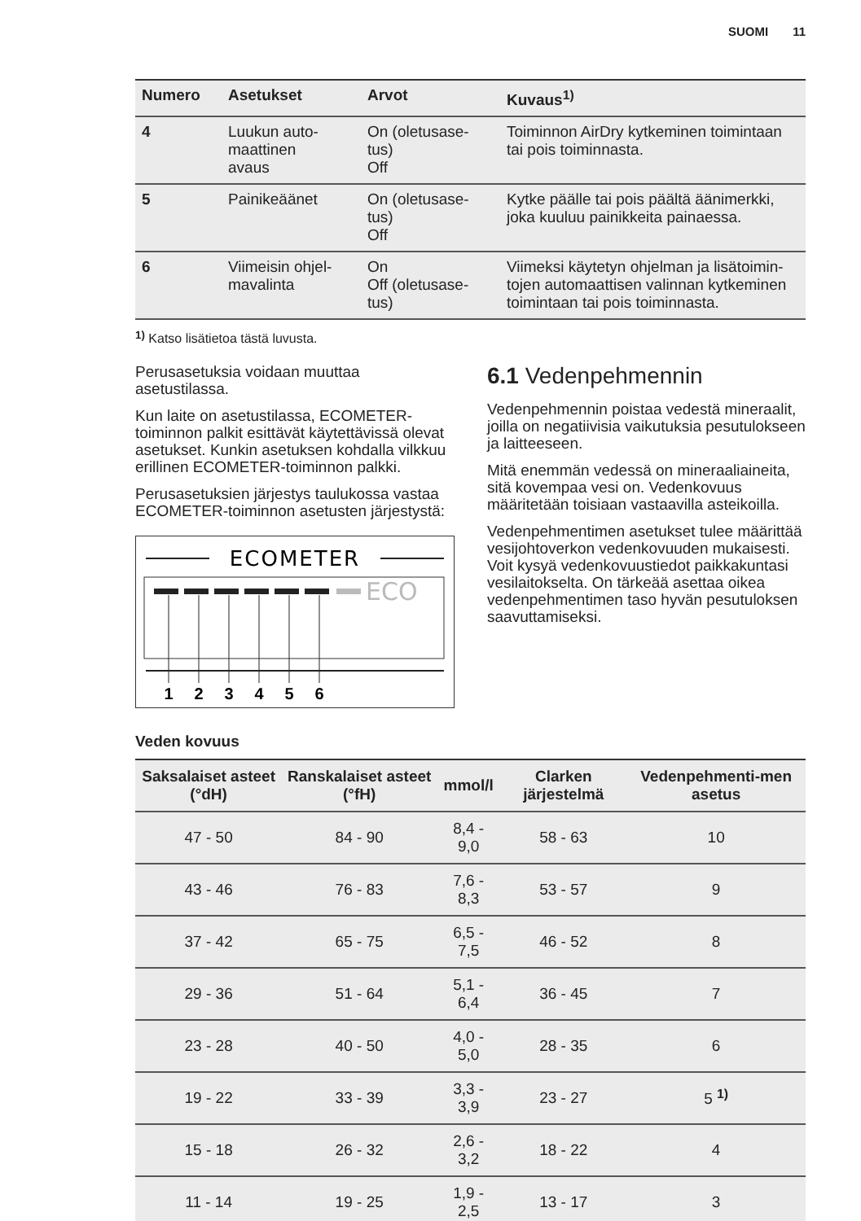SUOMI 11
| Numero | Asetukset | Arvot | Kuvaus<sup>1)</sup> |
| --- | --- | --- | --- |
| 4 | Luukun auto- maattinen avaus | On (oletusase- tus) Off | Toiminnon AirDry kytkeminen toimintaan tai pois toiminnasta. |
| 5 | Painikeäänet | On (oletusase- tus) Off | Kytke päälle tai pois päältä äänimerkki, joka kuuluu painikkeita painaessa. |
| 6 | Viimeisin ohjel- mavalinta | On Off (oletusase- tus) | Viimeksi käytetyn ohjelman ja lisätoimin-tojen automaattisen valinnan kytkeminen toimintaan tai pois toiminnasta. |
<sup>1)</sup> Katso lisätietoa tästä luvusta.
Perusasetuksia voidaan muuttaa asetustilassa.
Kun laite on asetustilassa, ECOMETER-toiminnon palkit esittävät käytettävissä olevat asetukset. Kunkin asetuksen kohdalla vilkkuu erillinen ECOMETER-toiminnon palkki.
Perusasetuksien järjestys taulukossa vastaa ECOMETER-toiminnon asetusten järjestystä:
ECOMETER
ECO
1
2
3
4
5
6
6.1 Vedenpehmennin
Vedenpehmennin poistaa vedestä mineraalit, joilla on negatiivisia vaikutuksia pesutulokseen ja laitteeseen.
Mitä enemmän vedessä on mineraaliaineita, sitä kovempaa vesi on. Vedenkovuus määritetään toisiaan vastaavilla asteikoilla.
Vedenpehmentimen asetukset tulee määrittää vesijohtoverkon vedenkovuuden mukaisesti. Voit kysyä vedenkovuustiedot paikkakuntasi vesilaitokselta. On tärkeää asettaa oikea vedenpehmentimen taso hyvän pesutuloksen saavuttamiseksi.
Veden kovuus
| Saksalaiset asteet (°dH) | Ranskalaiset asteet (°fH) | mmol/l | Clarken järjestelmä | Vedenpehmenti-men asetus |
| --- | --- | --- | --- | --- |
| 47 - 50 | 84 - 90 | 8,4 - 9,0 | 58 - 63 | 10 |
| 43 - 46 | 76 - 83 | 7,6 - 8,3 | 53 - 57 | 9 |
| 37 - 42 | 65 - 75 | 6,5 - 7,5 | 46 - 52 | 8 |
| 29 - 36 | 51 - 64 | 5,1 - 6,4 | 36 - 45 | 7 |
| 23 - 28 | 40 - 50 | 4,0 - 5,0 | 28 - 35 | 6 |
| 19 - 22 | 33 - 39 | 3,3 - 3,9 | 23 - 27 | 5 <sup>1)</sup> |
| 15 - 18 | 26 - 32 | 2,6 - 3,2 | 18 - 22 | 4 |
| 11 - 14 | 19 - 25 | 1,9 - 2,5 | 13 - 17 | 3 |